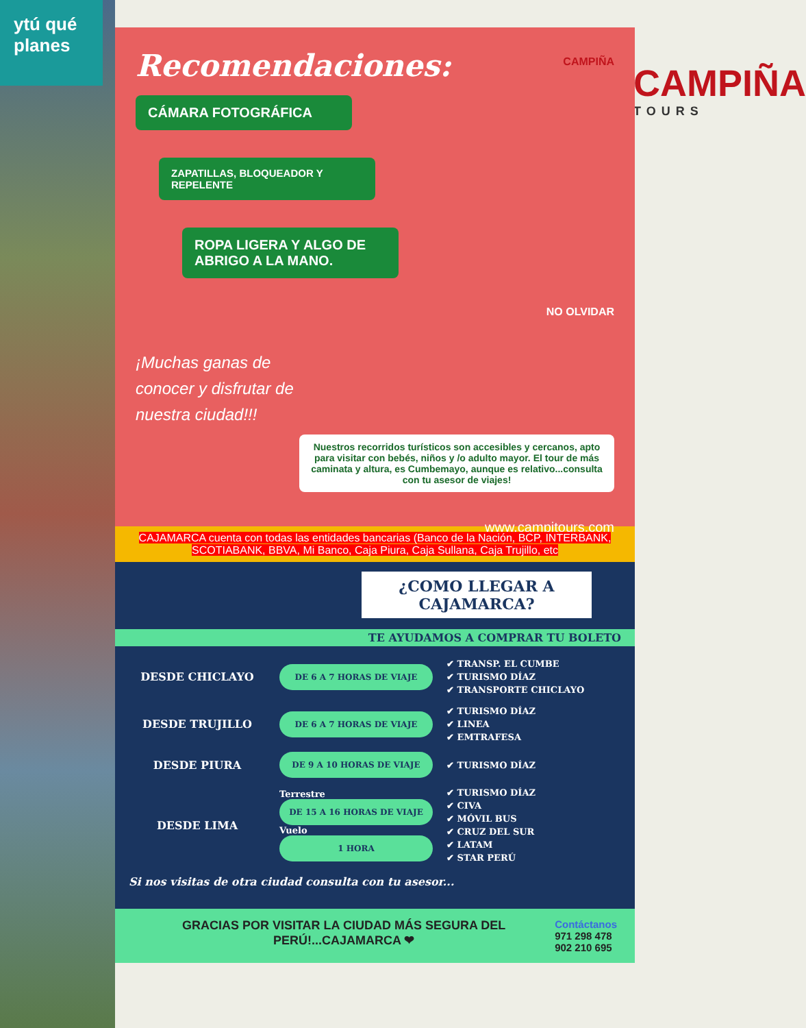ytú qué planes
CAMPIÑA
TOURS
Recomendaciones:
CAMPIÑA
CÁMARA FOTOGRÁFICA
ZAPATILLAS, BLOQUEADOR Y REPELENTE
ROPA LIGERA Y ALGO DE ABRIGO A LA MANO.
NO OLVIDAR
¡Muchas ganas de conocer y disfrutar de nuestra ciudad!!!
Nuestros recorridos turísticos son accesibles y cercanos, apto para visitar con bebés, niños y /o adulto mayor. El tour de más caminata y altura, es Cumbemayo, aunque es relativo...consulta con tu asesor de viajes!
www.campitours.com
CAJAMARCA cuenta con todas las entidades bancarias (Banco de la Nación, BCP, INTERBANK, SCOTIABANK, BBVA, Mi Banco, Caja Piura, Caja Sullana, Caja Trujillo, etc
¿COMO LLEGAR A CAJAMARCA?
TE AYUDAMOS A COMPRAR TU BOLETO
DESDE CHICLAYO
DE 6 A 7 HORAS DE VIAJE
✔ TRANSP. EL CUMBE
✔ TURISMO DÍAZ
✔ TRANSPORTE CHICLAYO
DESDE TRUJILLO
DE 6 A 7 HORAS DE VIAJE
✔ TURISMO DÍAZ
✔ LINEA
✔ EMTRAFESA
DESDE PIURA
DE 9 A 10 HORAS DE VIAJE
✔ TURISMO DÍAZ
DESDE LIMA
Terrestre
DE 15 A 16 HORAS DE VIAJE
Vuelo
1 HORA
✔ TURISMO DÍAZ
✔ CIVA
✔ MÓVIL BUS
✔ CRUZ DEL SUR
✔ LATAM
✔ STAR PERÚ
Si nos visitas de otra ciudad consulta con tu asesor...
GRACIAS POR VISITAR LA CIUDAD MÁS SEGURA DEL PERÚ!...CAJAMARCA ❤
Contáctanos
971 298 478
902 210 695